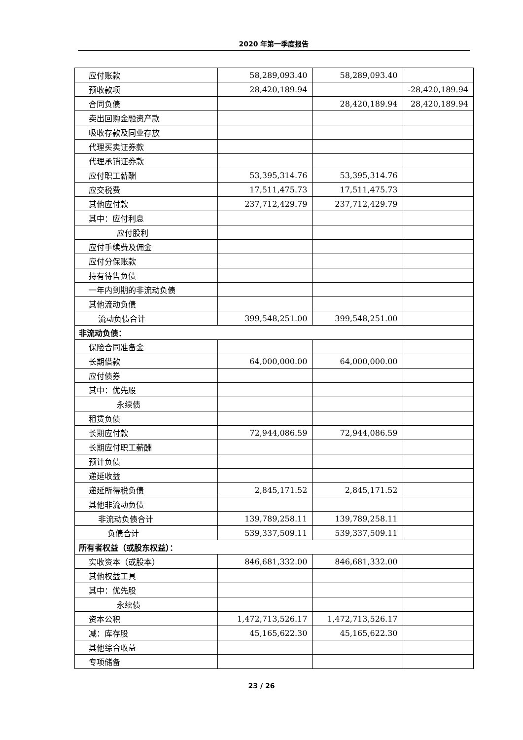2020 年第一季度报告
| 应付账款 | 58,289,093.40 | 58,289,093.40 | |
| 预收款项 | 28,420,189.94 | | -28,420,189.94 |
| 合同负债 | | 28,420,189.94 | 28,420,189.94 |
| 卖出回购金融资产款 | | | |
| 吸收存款及同业存放 | | | |
| 代理买卖证券款 | | | |
| 代理承销证券款 | | | |
| 应付职工薪酬 | 53,395,314.76 | 53,395,314.76 | |
| 应交税费 | 17,511,475.73 | 17,511,475.73 | |
| 其他应付款 | 237,712,429.79 | 237,712,429.79 | |
| 其中：应付利息 | | | |
| 应付股利 | | | |
| 应付手续费及佣金 | | | |
| 应付分保账款 | | | |
| 持有待售负债 | | | |
| 一年内到期的非流动负债 | | | |
| 其他流动负债 | | | |
| 流动负债合计 | 399,548,251.00 | 399,548,251.00 | |
| 非流动负债： | | | |
| 保险合同准备金 | | | |
| 长期借款 | 64,000,000.00 | 64,000,000.00 | |
| 应付债券 | | | |
| 其中：优先股 | | | |
| 永续债 | | | |
| 租赁负债 | | | |
| 长期应付款 | 72,944,086.59 | 72,944,086.59 | |
| 长期应付职工薪酬 | | | |
| 预计负债 | | | |
| 递延收益 | | | |
| 递延所得税负债 | 2,845,171.52 | 2,845,171.52 | |
| 其他非流动负债 | | | |
| 非流动负债合计 | 139,789,258.11 | 139,789,258.11 | |
| 负债合计 | 539,337,509.11 | 539,337,509.11 | |
| 所有者权益（或股东权益）： | | | |
| 实收资本（或股本） | 846,681,332.00 | 846,681,332.00 | |
| 其他权益工具 | | | |
| 其中：优先股 | | | |
| 永续债 | | | |
| 资本公积 | 1,472,713,526.17 | 1,472,713,526.17 | |
| 减：库存股 | 45,165,622.30 | 45,165,622.30 | |
| 其他综合收益 | | | |
| 专项储备 | | | |
23 / 26